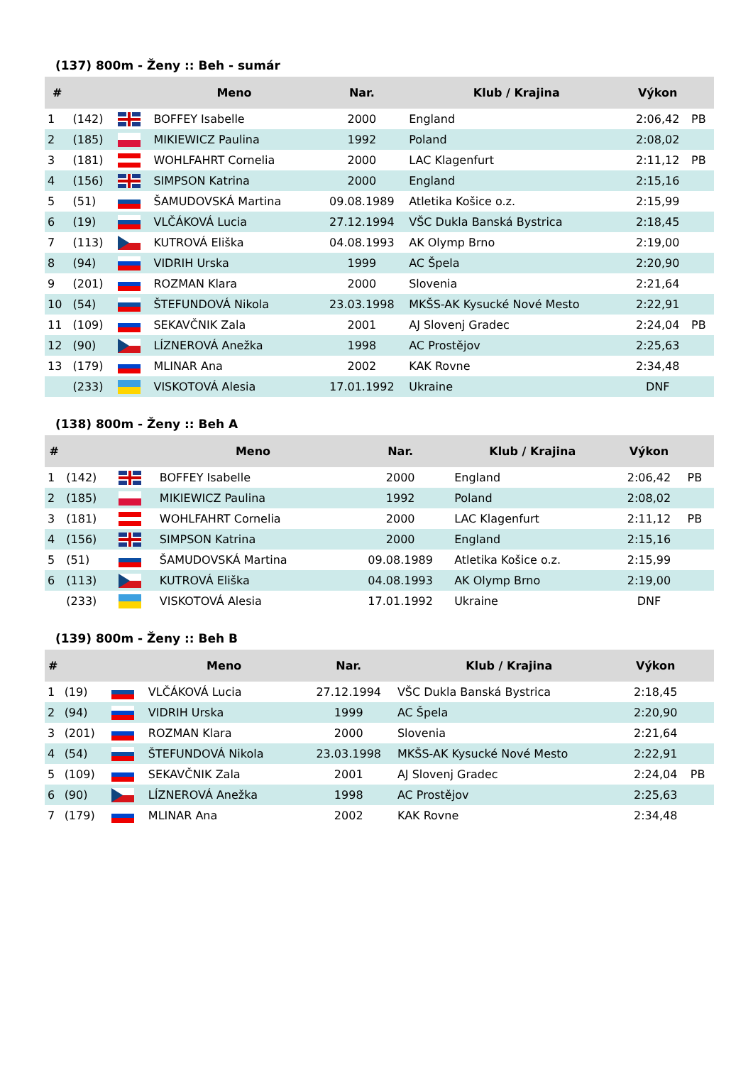(137) 800m - Ženy :: Beh - sumár
| # | | | Meno | Nar. | Klub / Krajina | Výkon | |
| --- | --- | --- | --- | --- | --- | --- | --- |
| 1 | (142) | | BOFFEY Isabelle | 2000 | England | 2:06,42 | PB |
| 2 | (185) | | MIKIEWICZ Paulina | 1992 | Poland | 2:08,02 | |
| 3 | (181) | | WOHLFAHRT Cornelia | 2000 | LAC Klagenfurt | 2:11,12 | PB |
| 4 | (156) | | SIMPSON Katrina | 2000 | England | 2:15,16 | |
| 5 | (51) | | ŠAMUDOVSKÁ Martina | 09.08.1989 | Atletika Košice o.z. | 2:15,99 | |
| 6 | (19) | | VLČÁKOVÁ Lucia | 27.12.1994 | VŠC Dukla Banská Bystrica | 2:18,45 | |
| 7 | (113) | | KUTROVÁ Eliška | 04.08.1993 | AK Olymp Brno | 2:19,00 | |
| 8 | (94) | | VIDRIH Urska | 1999 | AC Špela | 2:20,90 | |
| 9 | (201) | | ROZMAN Klara | 2000 | Slovenia | 2:21,64 | |
| 10 | (54) | | ŠTEFUNDOVÁ Nikola | 23.03.1998 | MKŠS-AK Kysucké Nové Mesto | 2:22,91 | |
| 11 | (109) | | SEKAVČNIK Zala | 2001 | AJ Slovenj Gradec | 2:24,04 | PB |
| 12 | (90) | | LÍZNEROVÁ Anežka | 1998 | AC Prostějov | 2:25,63 | |
| 13 | (179) | | MLINAR Ana | 2002 | KAK Rovne | 2:34,48 | |
| | (233) | | VISKOTOVÁ Alesia | 17.01.1992 | Ukraine | DNF | |
(138) 800m - Ženy :: Beh A
| # | | | Meno | Nar. | Klub / Krajina | Výkon | |
| --- | --- | --- | --- | --- | --- | --- | --- |
| 1 | (142) | | BOFFEY Isabelle | 2000 | England | 2:06,42 | PB |
| 2 | (185) | | MIKIEWICZ Paulina | 1992 | Poland | 2:08,02 | |
| 3 | (181) | | WOHLFAHRT Cornelia | 2000 | LAC Klagenfurt | 2:11,12 | PB |
| 4 | (156) | | SIMPSON Katrina | 2000 | England | 2:15,16 | |
| 5 | (51) | | ŠAMUDOVSKÁ Martina | 09.08.1989 | Atletika Košice o.z. | 2:15,99 | |
| 6 | (113) | | KUTROVÁ Eliška | 04.08.1993 | AK Olymp Brno | 2:19,00 | |
| | (233) | | VISKOTOVÁ Alesia | 17.01.1992 | Ukraine | DNF | |
(139) 800m - Ženy :: Beh B
| # | | | Meno | Nar. | Klub / Krajina | Výkon | |
| --- | --- | --- | --- | --- | --- | --- | --- |
| 1 | (19) | | VLČÁKOVÁ Lucia | 27.12.1994 | VŠC Dukla Banská Bystrica | 2:18,45 | |
| 2 | (94) | | VIDRIH Urska | 1999 | AC Špela | 2:20,90 | |
| 3 | (201) | | ROZMAN Klara | 2000 | Slovenia | 2:21,64 | |
| 4 | (54) | | ŠTEFUNDOVÁ Nikola | 23.03.1998 | MKŠS-AK Kysucké Nové Mesto | 2:22,91 | |
| 5 | (109) | | SEKAVČNIK Zala | 2001 | AJ Slovenj Gradec | 2:24,04 | PB |
| 6 | (90) | | LÍZNEROVÁ Anežka | 1998 | AC Prostějov | 2:25,63 | |
| 7 | (179) | | MLINAR Ana | 2002 | KAK Rovne | 2:34,48 | |